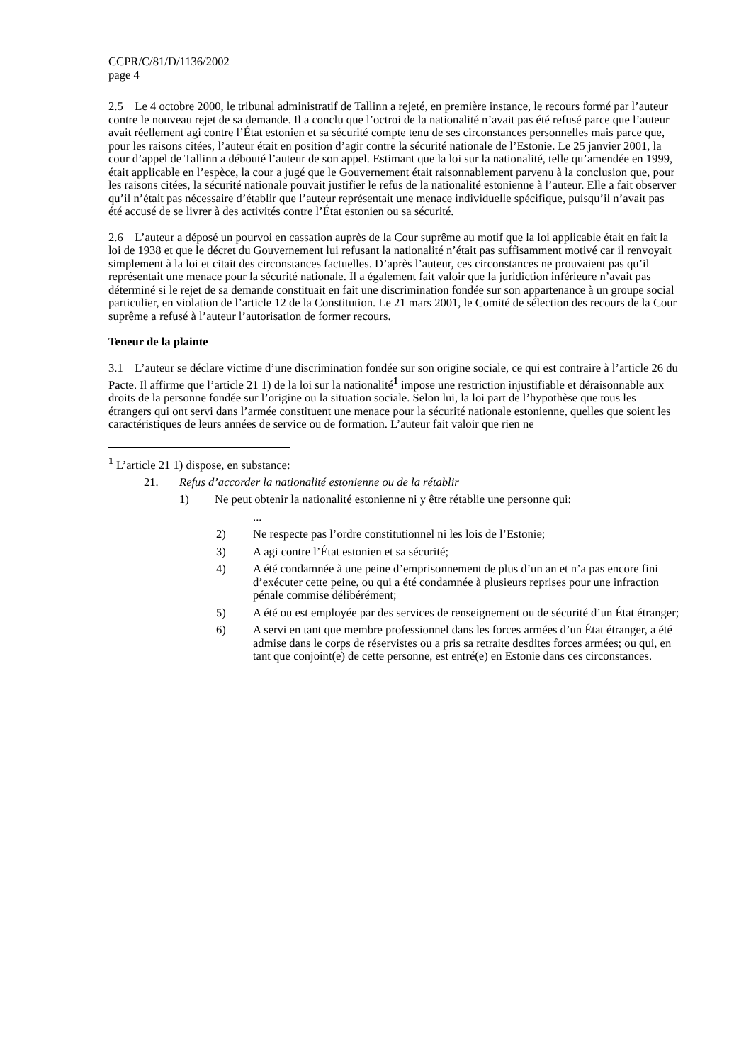CCPR/C/81/D/1136/2002
page 4
2.5 Le 4 octobre 2000, le tribunal administratif de Tallinn a rejeté, en première instance, le recours formé par l’auteur contre le nouveau rejet de sa demande. Il a conclu que l’octroi de la nationalité n’avait pas été refusé parce que l’auteur avait réellement agi contre l’État estonien et sa sécurité compte tenu de ses circonstances personnelles mais parce que, pour les raisons citées, l’auteur était en position d’agir contre la sécurité nationale de l’Estonie. Le 25 janvier 2001, la cour d’appel de Tallinn a débouté l’auteur de son appel. Estimant que la loi sur la nationalité, telle qu’amendée en 1999, était applicable en l’espèce, la cour a jugé que le Gouvernement était raisonnablement parvenu à la conclusion que, pour les raisons citées, la sécurité nationale pouvait justifier le refus de la nationalité estonienne à l’auteur. Elle a fait observer qu’il n’était pas nécessaire d’établir que l’auteur représentait une menace individuelle spécifique, puisqu’il n’avait pas été accusé de se livrer à des activités contre l’État estonien ou sa sécurité.
2.6 L’auteur a déposé un pourvoi en cassation auprès de la Cour suprême au motif que la loi applicable était en fait la loi de 1938 et que le décret du Gouvernement lui refusant la nationalité n’était pas suffisamment motivé car il renvoyait simplement à la loi et citait des circonstances factuelles. D’après l’auteur, ces circonstances ne prouvaient pas qu’il représentait une menace pour la sécurité nationale. Il a également fait valoir que la juridiction inférieure n’avait pas déterminé si le rejet de sa demande constituait en fait une discrimination fondée sur son appartenance à un groupe social particulier, en violation de l’article 12 de la Constitution. Le 21 mars 2001, le Comité de sélection des recours de la Cour suprême a refusé à l’auteur l’autorisation de former recours.
Teneur de la plainte
3.1 L’auteur se déclare victime d’une discrimination fondée sur son origine sociale, ce qui est contraire à l’article 26 du Pacte. Il affirme que l’article 21 1) de la loi sur la nationalité<sup>1</sup> impose une restriction injustifiable et déraisonnable aux droits de la personne fondée sur l’origine ou la situation sociale. Selon lui, la loi part de l’hypothèse que tous les étrangers qui ont servi dans l’armée constituent une menace pour la sécurité nationale estonienne, quelles que soient les caractéristiques de leurs années de service ou de formation. L’auteur fait valoir que rien ne
<sup>1</sup> L’article 21 1) dispose, en substance:
21. Refus d’accorder la nationalité estonienne ou de la rétablir
1) Ne peut obtenir la nationalité estonienne ni y être rétablie une personne qui:
...
2) Ne respecte pas l’ordre constitutionnel ni les lois de l’Estonie;
3) A agi contre l’État estonien et sa sécurité;
4) A été condamnée à une peine d’emprisonnement de plus d’un an et n’a pas encore fini d’exécuter cette peine, ou qui a été condamnée à plusieurs reprises pour une infraction pénale commise délibérément;
5) A été ou est employée par des services de renseignement ou de sécurité d’un État étranger;
6) A servi en tant que membre professionnel dans les forces armées d’un État étranger, a été admise dans le corps de réservistes ou a pris sa retraite desdites forces armées; ou qui, en tant que conjoint(e) de cette personne, est entré(e) en Estonie dans ces circonstances.